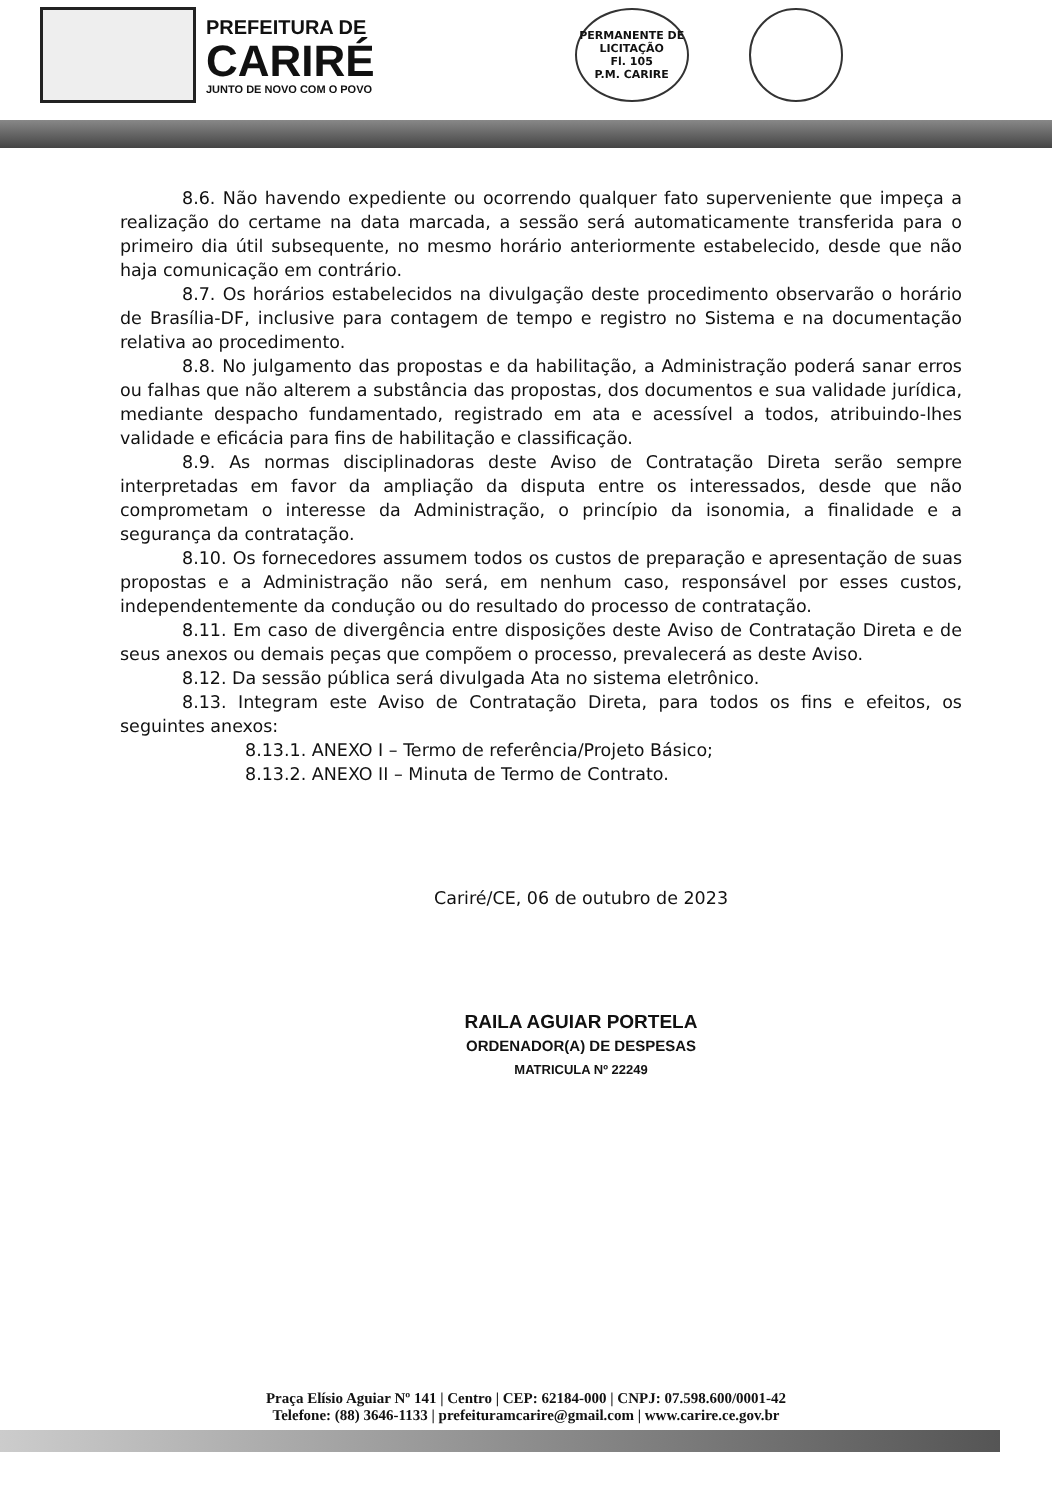PREFEITURA DE
CARIRÉ
JUNTO DE NOVO COM O POVO
PERMANENTE DE LICITAÇÃO
Fl. 105
P.M. CARIRE
8.6. Não havendo expediente ou ocorrendo qualquer fato superveniente que impeça a realização do certame na data marcada, a sessão será automaticamente transferida para o primeiro dia útil subsequente, no mesmo horário anteriormente estabelecido, desde que não haja comunicação em contrário.
8.7. Os horários estabelecidos na divulgação deste procedimento observarão o horário de Brasília-DF, inclusive para contagem de tempo e registro no Sistema e na documentação relativa ao procedimento.
8.8. No julgamento das propostas e da habilitação, a Administração poderá sanar erros ou falhas que não alterem a substância das propostas, dos documentos e sua validade jurídica, mediante despacho fundamentado, registrado em ata e acessível a todos, atribuindo-lhes validade e eficácia para fins de habilitação e classificação.
8.9. As normas disciplinadoras deste Aviso de Contratação Direta serão sempre interpretadas em favor da ampliação da disputa entre os interessados, desde que não comprometam o interesse da Administração, o princípio da isonomia, a finalidade e a segurança da contratação.
8.10. Os fornecedores assumem todos os custos de preparação e apresentação de suas propostas e a Administração não será, em nenhum caso, responsável por esses custos, independentemente da condução ou do resultado do processo de contratação.
8.11. Em caso de divergência entre disposições deste Aviso de Contratação Direta e de seus anexos ou demais peças que compõem o processo, prevalecerá as deste Aviso.
8.12. Da sessão pública será divulgada Ata no sistema eletrônico.
8.13. Integram este Aviso de Contratação Direta, para todos os fins e efeitos, os seguintes anexos:
8.13.1. ANEXO I – Termo de referência/Projeto Básico;
8.13.2. ANEXO II – Minuta de Termo de Contrato.
Cariré/CE, 06 de outubro de 2023
RAILA AGUIAR PORTELA
ORDENADOR(A) DE DESPESAS
MATRICULA Nº 22249
Praça Elísio Aguiar Nº 141 | Centro | CEP: 62184-000 | CNPJ: 07.598.600/0001-42
Telefone: (88) 3646-1133 | prefeituramcarire@gmail.com | www.carire.ce.gov.br